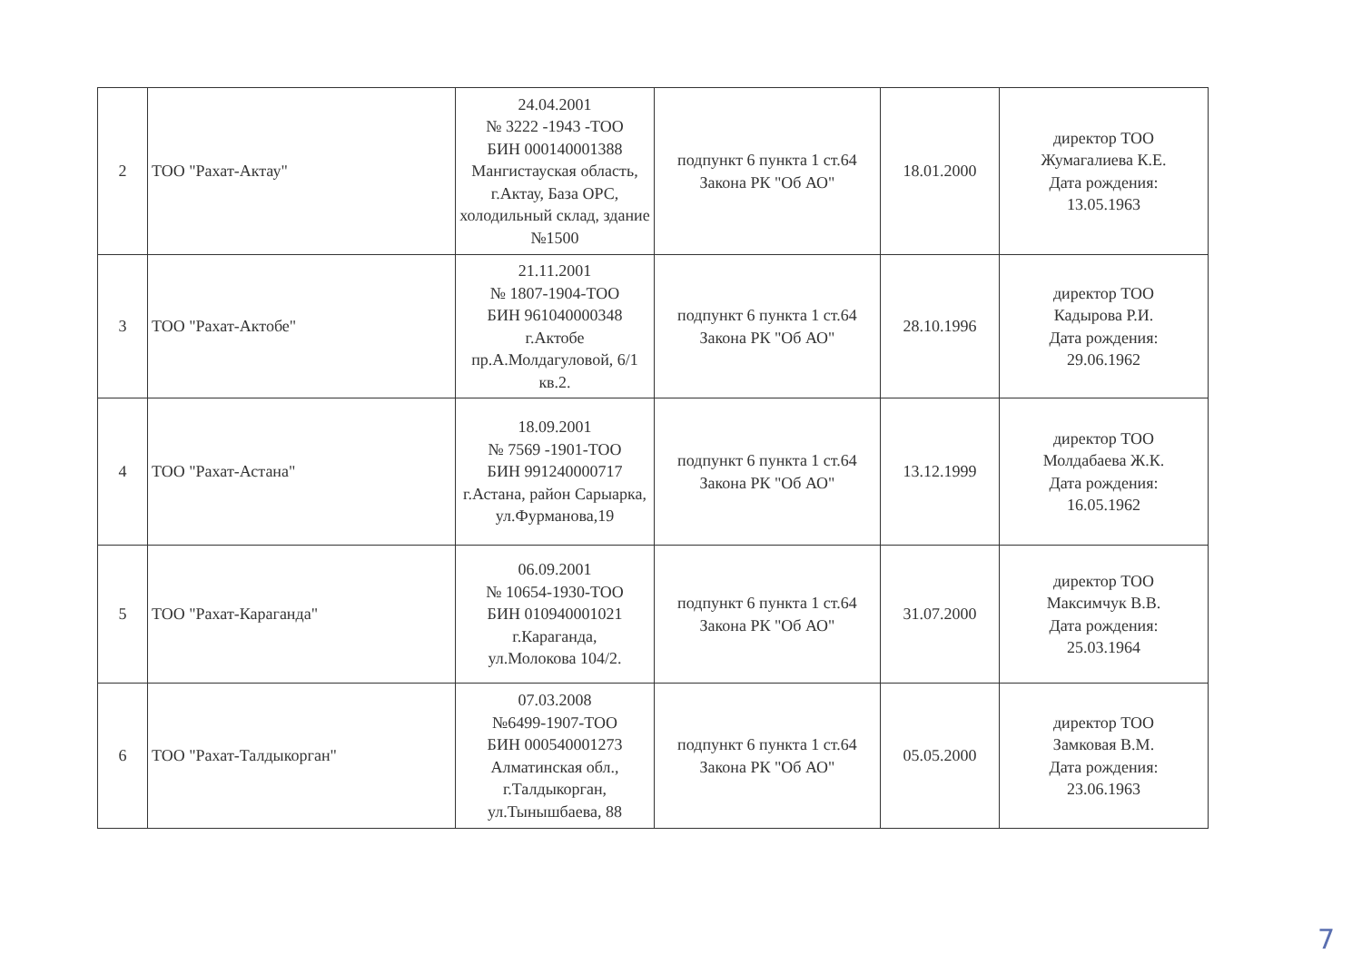| 2 | ТОО "Рахат-Актау" | 24.04.2001 № 3222 -1943 -ТОО БИН 000140001388 Мангистауская область, г.Актау, База ОРС, холодильный склад, здание №1500 | подпункт 6 пункта 1 ст.64 Закона РК "Об АО" | 18.01.2000 | директор ТОО Жумагалиева К.Е. Дата рождения: 13.05.1963 |
| 3 | ТОО "Рахат-Актобе" | 21.11.2001 № 1807-1904-ТОО БИН 961040000348 г.Актобе пр.А.Молдагуловой, 6/1 кв.2. | подпункт 6 пункта 1 ст.64 Закона РК "Об АО" | 28.10.1996 | директор ТОО Кадырова Р.И. Дата рождения: 29.06.1962 |
| 4 | ТОО "Рахат-Астана" | 18.09.2001 № 7569 -1901-ТОО БИН 991240000717 г.Астана, район Сарыарка, ул.Фурманова,19 | подпункт 6 пункта 1 ст.64 Закона РК "Об АО" | 13.12.1999 | директор ТОО Молдабаева Ж.К. Дата рождения: 16.05.1962 |
| 5 | ТОО "Рахат-Караганда" | 06.09.2001 № 10654-1930-ТОО БИН 010940001021 г.Караганда, ул.Молокова 104/2. | подпункт 6 пункта 1 ст.64 Закона РК "Об АО" | 31.07.2000 | директор ТОО Максимчук В.В. Дата рождения: 25.03.1964 |
| 6 | ТОО "Рахат-Талдыкорган" | 07.03.2008 №6499-1907-ТОО БИН 000540001273 Алматинская обл., г.Талдыкорган, ул.Тынышбаева, 88 | подпункт 6 пункта 1 ст.64 Закона РК "Об АО" | 05.05.2000 | директор ТОО Замковая В.М. Дата рождения: 23.06.1963 |
7